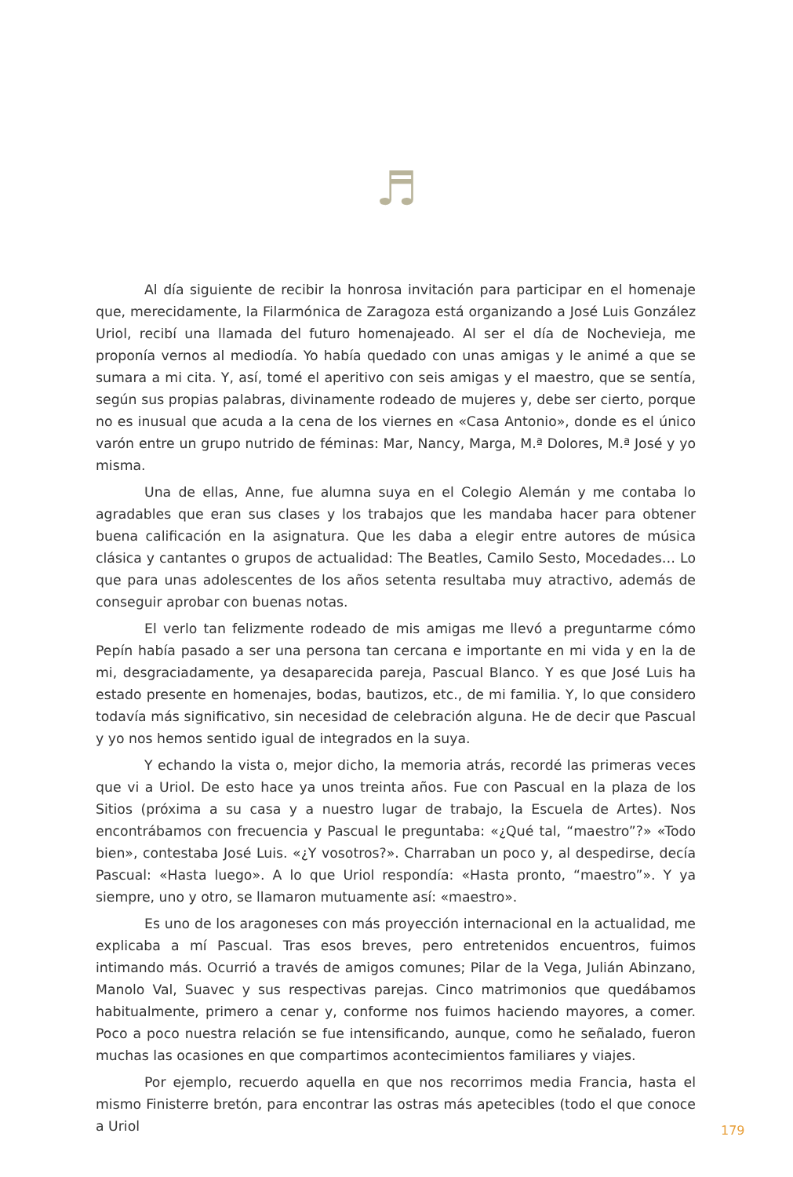♬
Al día siguiente de recibir la honrosa invitación para participar en el homenaje que, merecidamente, la Filarmónica de Zaragoza está organizando a José Luis González Uriol, recibí una llamada del futuro homenajeado. Al ser el día de Nochevieja, me proponía vernos al mediodía. Yo había quedado con unas amigas y le animé a que se sumara a mi cita. Y, así, tomé el aperitivo con seis amigas y el maestro, que se sentía, según sus propias palabras, divinamente rodeado de mujeres y, debe ser cierto, porque no es inusual que acuda a la cena de los viernes en «Casa Antonio», donde es el único varón entre un grupo nutrido de féminas: Mar, Nancy, Marga, M.ª Dolores, M.ª José y yo misma.
Una de ellas, Anne, fue alumna suya en el Colegio Alemán y me contaba lo agradables que eran sus clases y los trabajos que les mandaba hacer para obtener buena calificación en la asignatura. Que les daba a elegir entre autores de música clásica y cantantes o grupos de actualidad: The Beatles, Camilo Sesto, Mocedades… Lo que para unas adolescentes de los años setenta resultaba muy atractivo, además de conseguir aprobar con buenas notas.
El verlo tan felizmente rodeado de mis amigas me llevó a preguntarme cómo Pepín había pasado a ser una persona tan cercana e importante en mi vida y en la de mi, desgraciadamente, ya desaparecida pareja, Pascual Blanco. Y es que José Luis ha estado presente en homenajes, bodas, bautizos, etc., de mi familia. Y, lo que considero todavía más significativo, sin necesidad de celebración alguna. He de decir que Pascual y yo nos hemos sentido igual de integrados en la suya.
Y echando la vista o, mejor dicho, la memoria atrás, recordé las primeras veces que vi a Uriol. De esto hace ya unos treinta años. Fue con Pascual en la plaza de los Sitios (próxima a su casa y a nuestro lugar de trabajo, la Escuela de Artes). Nos encontrábamos con frecuencia y Pascual le preguntaba: «¿Qué tal, “maestro”?» «Todo bien», contestaba José Luis. «¿Y vosotros?». Charraban un poco y, al despedirse, decía Pascual: «Hasta luego». A lo que Uriol respondía: «Hasta pronto, “maestro”». Y ya siempre, uno y otro, se llamaron mutuamente así: «maestro».
Es uno de los aragoneses con más proyección internacional en la actualidad, me explicaba a mí Pascual. Tras esos breves, pero entretenidos encuentros, fuimos intimando más. Ocurrió a través de amigos comunes; Pilar de la Vega, Julián Abinzano, Manolo Val, Suavec y sus respectivas parejas. Cinco matrimonios que quedábamos habitualmente, primero a cenar y, conforme nos fuimos haciendo mayores, a comer. Poco a poco nuestra relación se fue intensificando, aunque, como he señalado, fueron muchas las ocasiones en que compartimos acontecimientos familiares y viajes.
Por ejemplo, recuerdo aquella en que nos recorrimos media Francia, hasta el mismo Finisterre bretón, para encontrar las ostras más apetecibles (todo el que conoce a Uriol
179